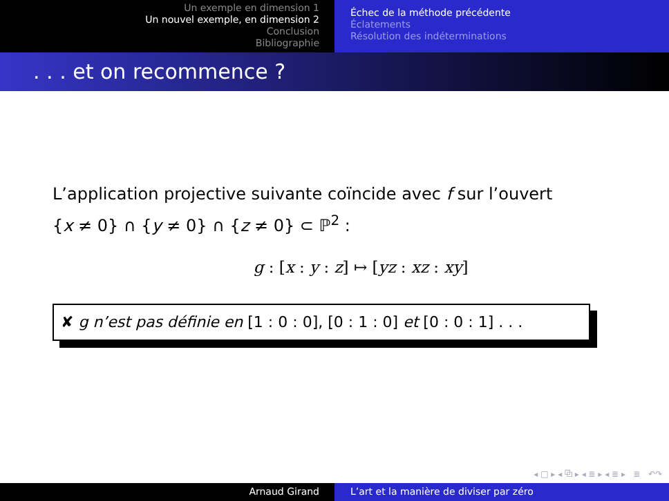Un exemple en dimension 1
Un nouvel exemple, en dimension 2
Conclusion
Bibliographie
Échec de la méthode précédente
Éclatements
Résolution des indéterminations
. . . et on recommence ?
L’application projective suivante coïncide avec f sur l’ouvert
{x ≠ 0} ∩ {y ≠ 0} ∩ {z ≠ 0} ⊂ ℙ<sup>2</sup> :
g : [x : y : z] ↦ [yz : xz : xy]
✘ g n’est pas définie en [1 : 0 : 0], [0 : 1 : 0] et [0 : 0 : 1] . . .
◂ □ ▸ ◂ ⧉ ▸ ◂ ≣ ▸ ◂ ≣ ▸ ≣ ↶↷
Arnaud Girand L’art et la manière de diviser par zéro